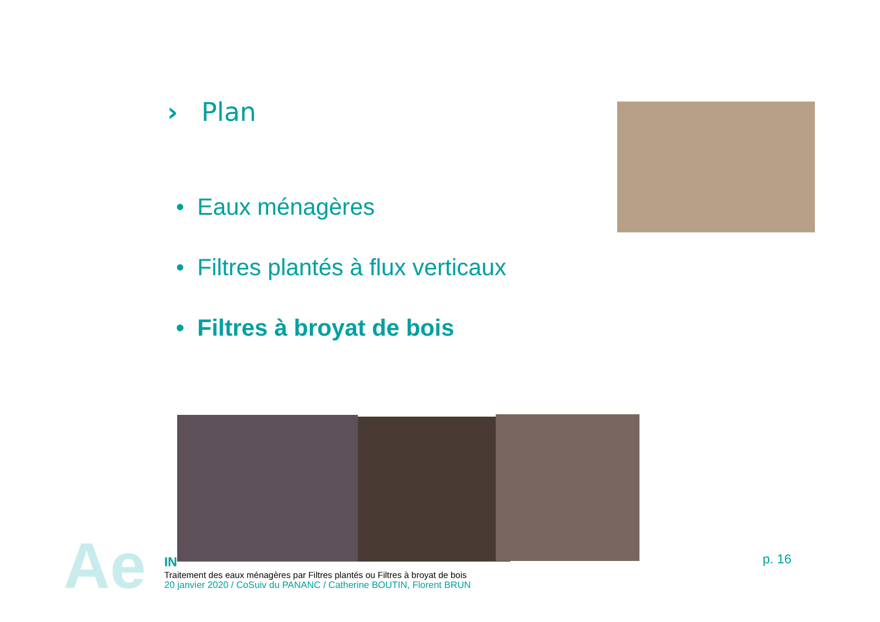› Plan
• Eaux ménagères
• Filtres plantés à flux verticaux
• Filtres à broyat de bois
Ae
IN
Traitement des eaux ménagères par Filtres plantés ou Filtres à broyat de bois
20 janvier 2020 / CoSuiv du PANANC / Catherine BOUTIN, Florent BRUN
p. 16